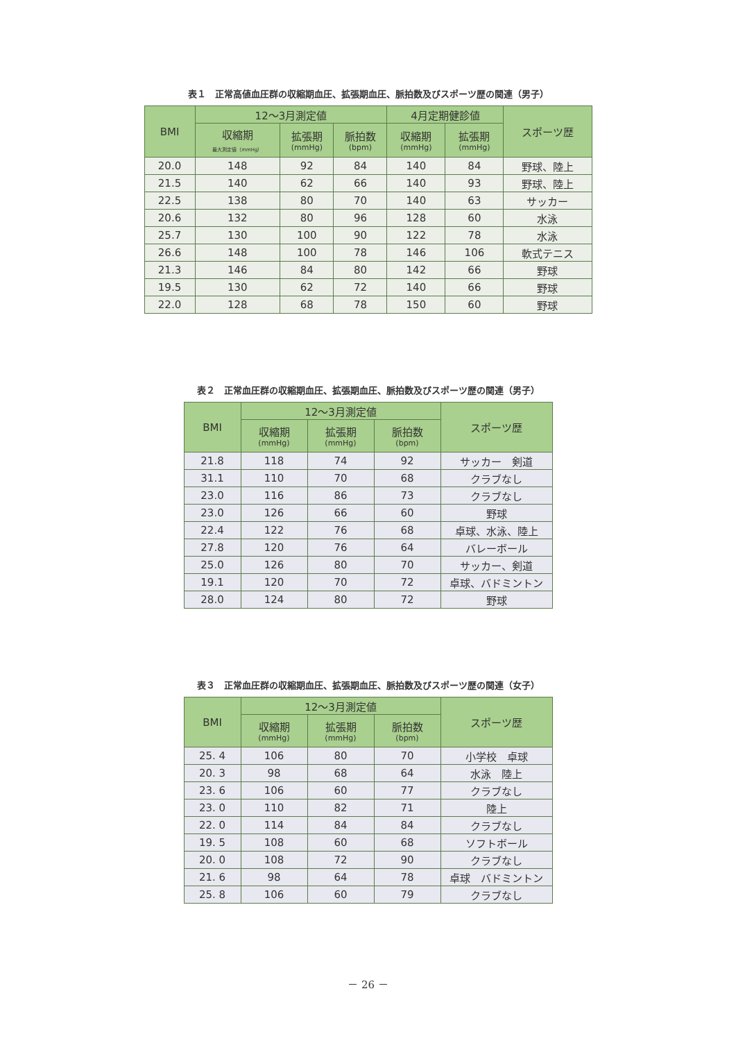表１　正常高値血圧群の収縮期血圧、拡張期血圧、脈拍数及びスポーツ歴の関連（男子）
| BMI | 12～3月測定値 | | | 4月定期健診値 | | スポーツ歴 |
| --- | --- | --- | --- | --- | --- | --- |
| | 収縮期 最大測定値（mmHg） | 拡張期 (mmHg) | 脈拍数 (bpm) | 収縮期 (mmHg) | 拡張期 (mmHg) | |
| 20.0 | 148 | 92 | 84 | 140 | 84 | 野球、陸上 |
| 21.5 | 140 | 62 | 66 | 140 | 93 | 野球、陸上 |
| 22.5 | 138 | 80 | 70 | 140 | 63 | サッカー |
| 20.6 | 132 | 80 | 96 | 128 | 60 | 水泳 |
| 25.7 | 130 | 100 | 90 | 122 | 78 | 水泳 |
| 26.6 | 148 | 100 | 78 | 146 | 106 | 軟式テニス |
| 21.3 | 146 | 84 | 80 | 142 | 66 | 野球 |
| 19.5 | 130 | 62 | 72 | 140 | 66 | 野球 |
| 22.0 | 128 | 68 | 78 | 150 | 60 | 野球 |
表２　正常血圧群の収縮期血圧、拡張期血圧、脈拍数及びスポーツ歴の関連（男子）
| BMI | 12～3月測定値 | | | スポーツ歴 |
| --- | --- | --- | --- | --- |
| | 収縮期 (mmHg) | 拡張期 (mmHg) | 脈拍数 (bpm) | |
| 21.8 | 118 | 74 | 92 | サッカー 剣道 |
| 31.1 | 110 | 70 | 68 | クラブなし |
| 23.0 | 116 | 86 | 73 | クラブなし |
| 23.0 | 126 | 66 | 60 | 野球 |
| 22.4 | 122 | 76 | 68 | 卓球、水泳、陸上 |
| 27.8 | 120 | 76 | 64 | バレーボール |
| 25.0 | 126 | 80 | 70 | サッカー、剣道 |
| 19.1 | 120 | 70 | 72 | 卓球、バドミントン |
| 28.0 | 124 | 80 | 72 | 野球 |
表３　正常血圧群の収縮期血圧、拡張期血圧、脈拍数及びスポーツ歴の関連（女子）
| BMI | 12～3月測定値 | | | スポーツ歴 |
| --- | --- | --- | --- | --- |
| | 収縮期 (mmHg) | 拡張期 (mmHg) | 脈拍数 (bpm) | |
| 25. 4 | 106 | 80 | 70 | 小学校 卓球 |
| 20. 3 | 98 | 68 | 64 | 水泳 陸上 |
| 23. 6 | 106 | 60 | 77 | クラブなし |
| 23. 0 | 110 | 82 | 71 | 陸上 |
| 22. 0 | 114 | 84 | 84 | クラブなし |
| 19. 5 | 108 | 60 | 68 | ソフトボール |
| 20. 0 | 108 | 72 | 90 | クラブなし |
| 21. 6 | 98 | 64 | 78 | 卓球 バドミントン |
| 25. 8 | 106 | 60 | 79 | クラブなし |
－ 26 －